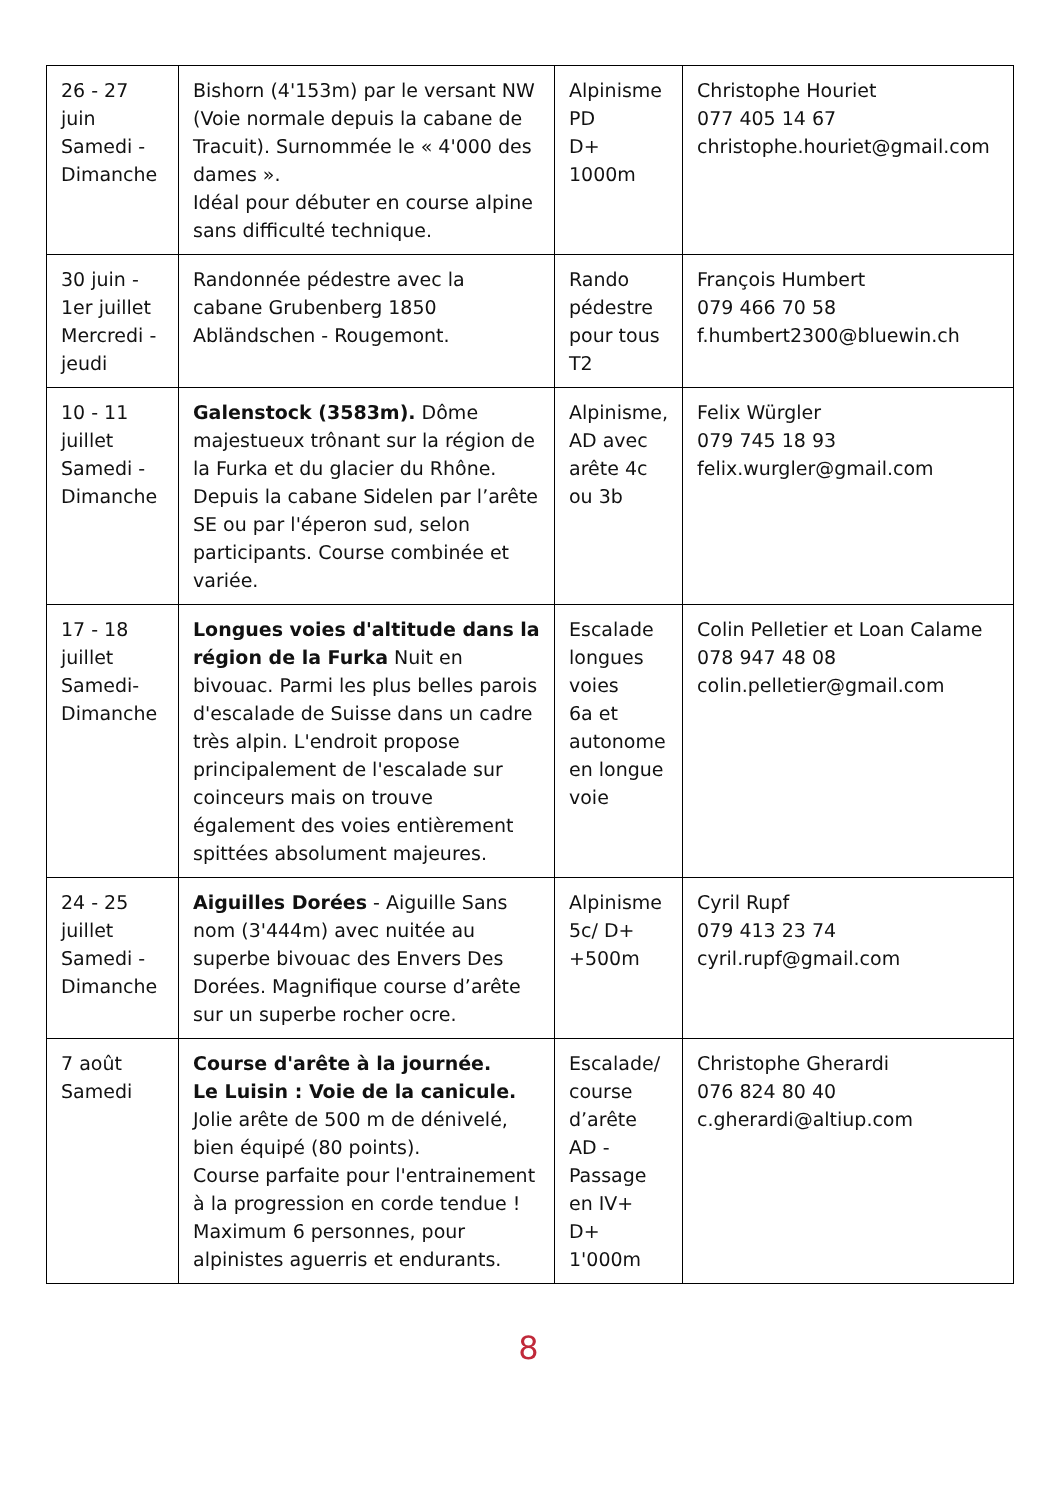| 26 - 27 juin Samedi - Dimanche | Bishorn (4'153m) par le versant NW (Voie normale depuis la cabane de Tracuit). Surnommée le « 4'000 des dames ». Idéal pour débuter en course alpine sans difficulté technique. | Alpinisme PD D+ 1000m | Christophe Houriet 077 405 14 67 christophe.houriet@gmail.com |
| 30 juin - 1er juillet Mercredi - jeudi | Randonnée pédestre avec la cabane Grubenberg 1850 Abländschen - Rougemont. | Rando pédestre pour tous T2 | François Humbert 079 466 70 58 f.humbert2300@bluewin.ch |
| 10 - 11 juillet Samedi - Dimanche | Galenstock (3583m). Dôme majestueux trônant sur la région de la Furka et du glacier du Rhône. Depuis la cabane Sidelen par l’arête SE ou par l'éperon sud, selon participants. Course combinée et variée. | Alpinisme, AD avec arête 4c ou 3b | Felix Würgler 079 745 18 93 felix.wurgler@gmail.com |
| 17 - 18 juillet Samedi- Dimanche | Longues voies d'altitude dans la région de la Furka Nuit en bivouac. Parmi les plus belles parois d'escalade de Suisse dans un cadre très alpin. L'endroit propose principalement de l'escalade sur coinceurs mais on trouve également des voies entièrement spittées absolument majeures. | Escalade longues voies 6a et autonome en longue voie | Colin Pelletier et Loan Calame 078 947 48 08 colin.pelletier@gmail.com |
| 24 - 25 juillet Samedi - Dimanche | Aiguilles Dorées - Aiguille Sans nom (3'444m) avec nuitée au superbe bivouac des Envers Des Dorées. Magnifique course d’arête sur un superbe rocher ocre. | Alpinisme 5c/ D+ +500m | Cyril Rupf 079 413 23 74 cyril.rupf@gmail.com |
| 7 août Samedi | Course d'arête à la journée. Le Luisin : Voie de la canicule. Jolie arête de 500 m de dénivelé, bien équipé (80 points). Course parfaite pour l'entrainement à la progression en corde tendue ! Maximum 6 personnes, pour alpinistes aguerris et endurants. | Escalade/ course d’arête AD - Passage en IV+ D+ 1'000m | Christophe Gherardi 076 824 80 40 c.gherardi@altiup.com |
8